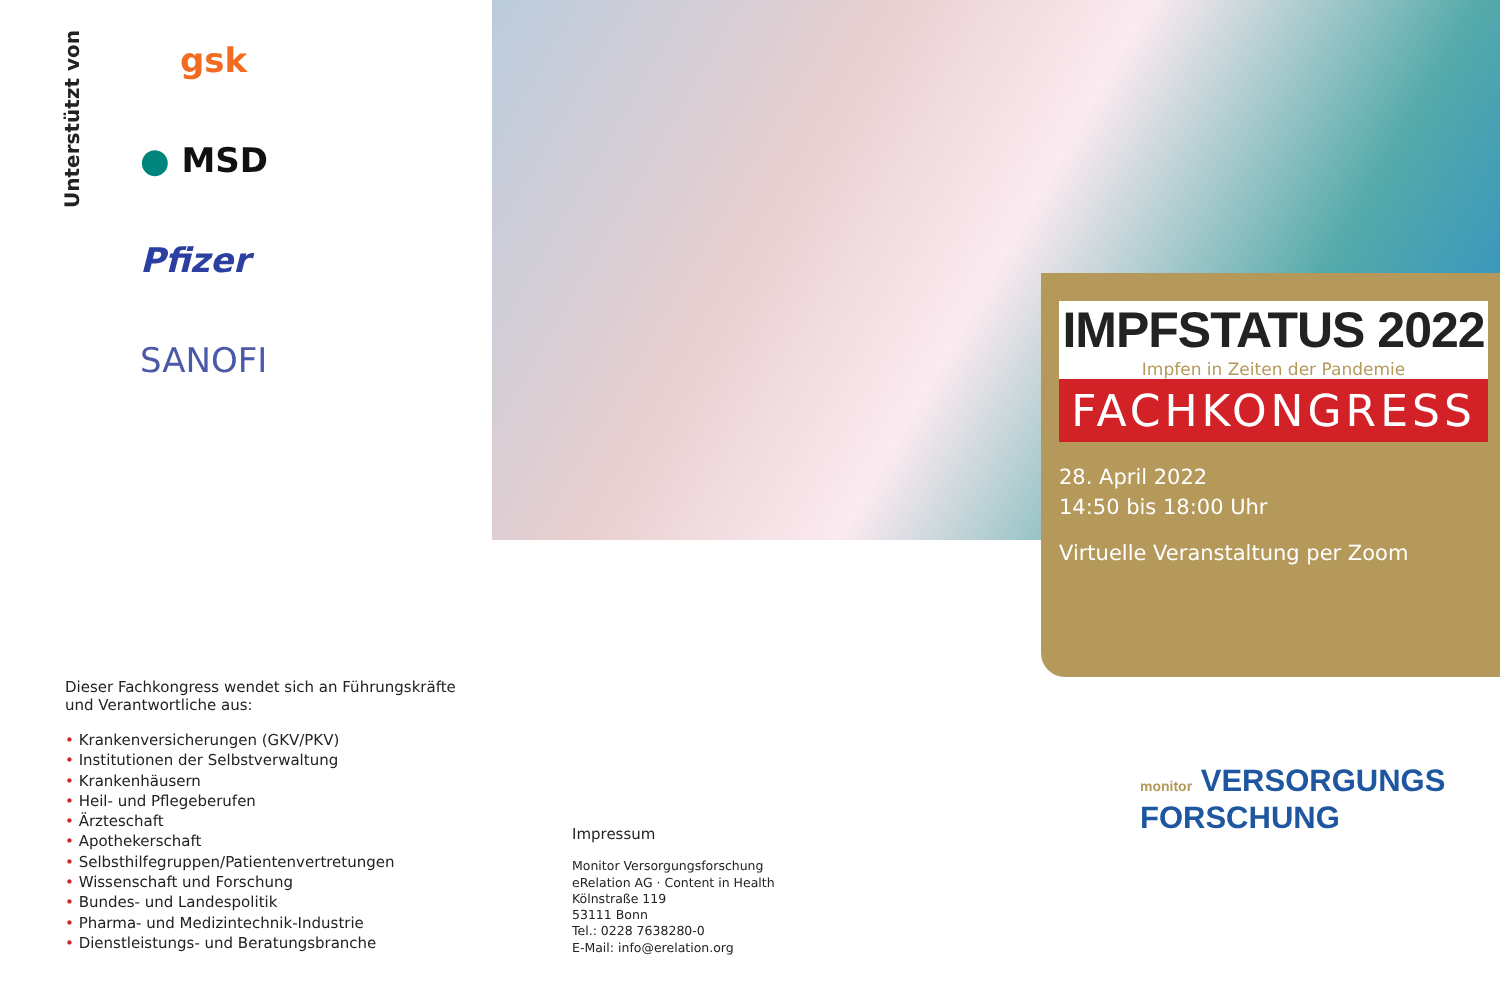Unterstützt von
gsk
● MSD
Pfizer
SANOFI
Dieser Fachkongress wendet sich an Führungskräfte und Verantwortliche aus:
• Krankenversicherungen (GKV/PKV)
• Institutionen der Selbstverwaltung
• Krankenhäusern
• Heil- und Pflegeberufen
• Ärzteschaft
• Apothekerschaft
• Selbsthilfegruppen/Patientenvertretungen
• Wissenschaft und Forschung
• Bundes- und Landespolitik
• Pharma- und Medizintechnik-Industrie
• Dienstleistungs- und Beratungsbranche
IMPFSTATUS 2022
Impfen in Zeiten der Pandemie
FACHKONGRESS
28. April 2022
14:50 bis 18:00 Uhr
Virtuelle Veranstaltung per Zoom
Impressum
Monitor Versorgungsforschung
eRelation AG · Content in Health
Kölnstraße 119
53111 Bonn
Tel.: 0228 7638280-0
E-Mail: info@erelation.org
monitor VERSORGUNGS
FORSCHUNG